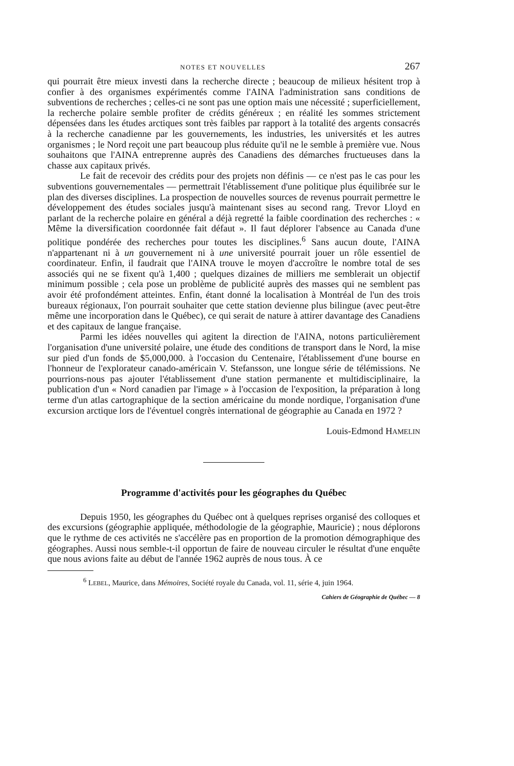NOTES ET NOUVELLES 267
qui pourrait être mieux investi dans la recherche directe ; beaucoup de milieux hésitent trop à confier à des organismes expérimentés comme l'AINA l'administration sans conditions de subventions de recherches ; celles-ci ne sont pas une option mais une nécessité ; superficiellement, la recherche polaire semble profiter de crédits généreux ; en réalité les sommes strictement dépensées dans les études arctiques sont très faibles par rapport à la totalité des argents consacrés à la recherche canadienne par les gouvernements, les industries, les universités et les autres organismes ; le Nord reçoit une part beaucoup plus réduite qu'il ne le semble à première vue. Nous souhaitons que l'AINA entreprenne auprès des Canadiens des démarches fructueuses dans la chasse aux capitaux privés.
Le fait de recevoir des crédits pour des projets non définis — ce n'est pas le cas pour les subventions gouvernementales — permettrait l'établissement d'une politique plus équilibrée sur le plan des diverses disciplines. La prospection de nouvelles sources de revenus pourrait permettre le développement des études sociales jusqu'à maintenant sises au second rang. Trevor Lloyd en parlant de la recherche polaire en général a déjà regretté la faible coordination des recherches : « Même la diversification coordonnée fait défaut ». Il faut déplorer l'absence au Canada d'une politique pondérée des recherches pour toutes les disciplines.<sup>6</sup> Sans aucun doute, l'AINA n'appartenant ni à un gouvernement ni à une université pourrait jouer un rôle essentiel de coordinateur. Enfin, il faudrait que l'AINA trouve le moyen d'accroître le nombre total de ses associés qui ne se fixent qu'à 1,400 ; quelques dizaines de milliers me semblerait un objectif minimum possible ; cela pose un problème de publicité auprès des masses qui ne semblent pas avoir été profondément atteintes. Enfin, étant donné la localisation à Montréal de l'un des trois bureaux régionaux, l'on pourrait souhaiter que cette station devienne plus bilingue (avec peut-être même une incorporation dans le Québec), ce qui serait de nature à attirer davantage des Canadiens et des capitaux de langue française.
Parmi les idées nouvelles qui agitent la direction de l'AINA, notons particulièrement l'organisation d'une université polaire, une étude des conditions de transport dans le Nord, la mise sur pied d'un fonds de $5,000,000. à l'occasion du Centenaire, l'établissement d'une bourse en l'honneur de l'explorateur canado-américain V. Stefansson, une longue série de télémissions. Ne pourrions-nous pas ajouter l'établissement d'une station permanente et multidisciplinaire, la publication d'un « Nord canadien par l'image » à l'occasion de l'exposition, la préparation à long terme d'un atlas cartographique de la section américaine du monde nordique, l'organisation d'une excursion arctique lors de l'éventuel congrès international de géographie au Canada en 1972 ?
Louis-Edmond HAMELIN
Programme d'activités pour les géographes du Québec
Depuis 1950, les géographes du Québec ont à quelques reprises organisé des colloques et des excursions (géographie appliquée, méthodologie de la géographie, Mauricie) ; nous déplorons que le rythme de ces activités ne s'accélère pas en proportion de la promotion démographique des géographes. Aussi nous semble-t-il opportun de faire de nouveau circuler le résultat d'une enquête que nous avions faite au début de l'année 1962 auprès de nous tous. À ce
<sup>6</sup> LEBEL, Maurice, dans Mémoires, Société royale du Canada, vol. 11, série 4, juin 1964.
Cahiers de Géographie de Québec — 8